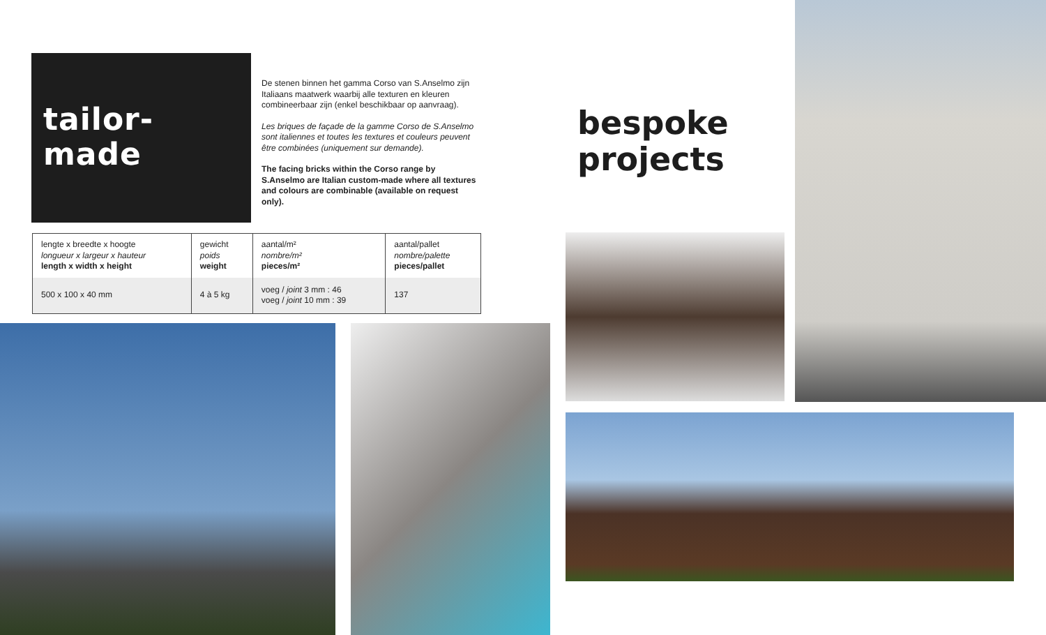tailor-
made
De stenen binnen het gamma Corso van S.Anselmo zijn Italiaans maatwerk waarbij alle texturen en kleuren combineerbaar zijn (enkel beschikbaar op aanvraag).
Les briques de façade de la gamme Corso de S.Anselmo sont italiennes et toutes les textures et couleurs peuvent être combinées (uniquement sur demande).
The facing bricks within the Corso range by S.Anselmo are Italian custom-made where all textures and colours are combinable (available on request only).
bespoke
projects
| lengte x breedte x hoogte longueur x largeur x hauteur length x width x height | gewicht poids weight | aantal/m² nombre/m² pieces/m² | aantal/pallet nombre/palette pieces/pallet |
| --- | --- | --- | --- |
| 500 x 100 x 40 mm | 4 à 5 kg | voeg / joint 3 mm : 46 voeg / joint 10 mm : 39 | 137 |